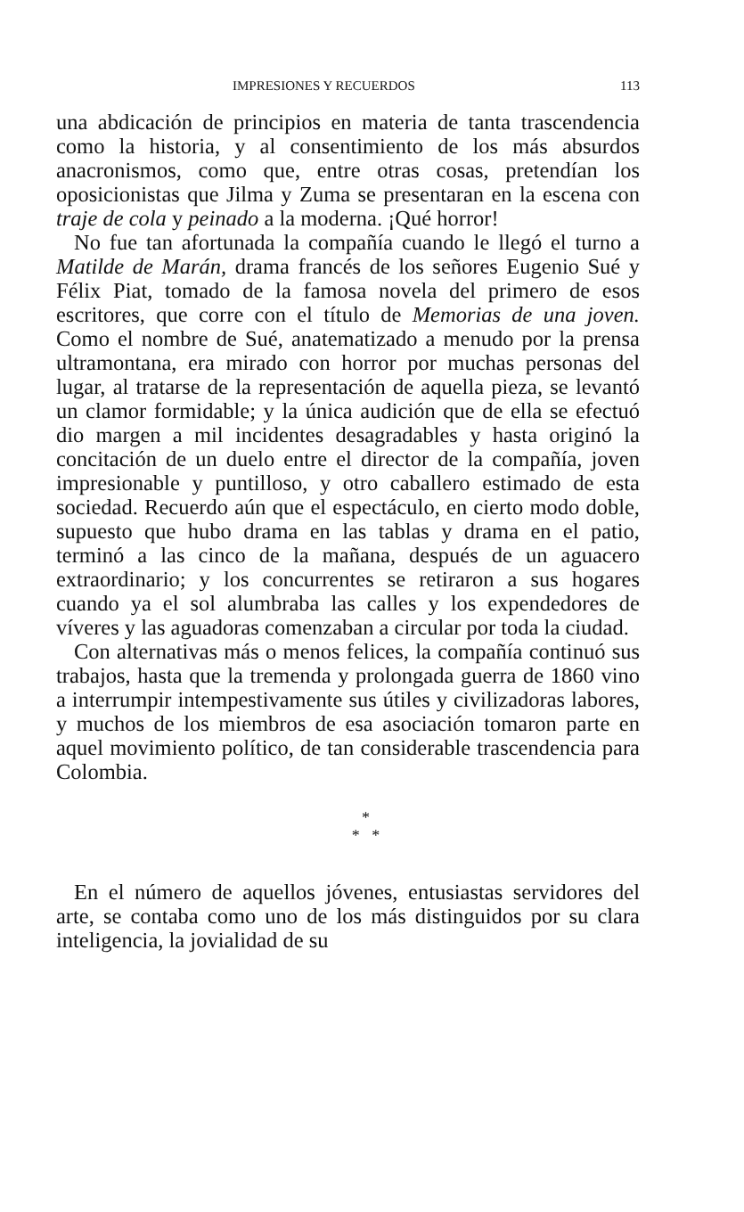IMPRESIONES Y RECUERDOS 113
una abdicación de principios en materia de tanta trascendencia como la historia, y al consentimiento de los más absurdos anacronismos, como que, entre otras cosas, pretendían los oposicionistas que Jilma y Zuma se presentaran en la escena con traje de cola y peinado a la moderna. ¡Qué horror!
No fue tan afortunada la compañía cuando le llegó el turno a Matilde de Marán, drama francés de los señores Eugenio Sué y Félix Piat, tomado de la famosa novela del primero de esos escritores, que corre con el título de Memorias de una joven. Como el nombre de Sué, anatematizado a menudo por la prensa ultramontana, era mirado con horror por muchas personas del lugar, al tratarse de la representación de aquella pieza, se levantó un clamor formidable; y la única audición que de ella se efectuó dio margen a mil incidentes desagradables y hasta originó la concitación de un duelo entre el director de la compañía, joven impresionable y puntilloso, y otro caballero estimado de esta sociedad. Recuerdo aún que el espectáculo, en cierto modo doble, supuesto que hubo drama en las tablas y drama en el patio, terminó a las cinco de la mañana, después de un aguacero extraordinario; y los concurrentes se retiraron a sus hogares cuando ya el sol alumbraba las calles y los expendedores de víveres y las aguadoras comenzaban a circular por toda la ciudad.
Con alternativas más o menos felices, la compañía continuó sus trabajos, hasta que la tremenda y prolongada guerra de 1860 vino a interrumpir intempestivamente sus útiles y civilizadoras labores, y muchos de los miembros de esa asociación tomaron parte en aquel movimiento político, de tan considerable trascendencia para Colombia.
*
* *
En el número de aquellos jóvenes, entusiastas servidores del arte, se contaba como uno de los más distinguidos por su clara inteligencia, la jovialidad de su